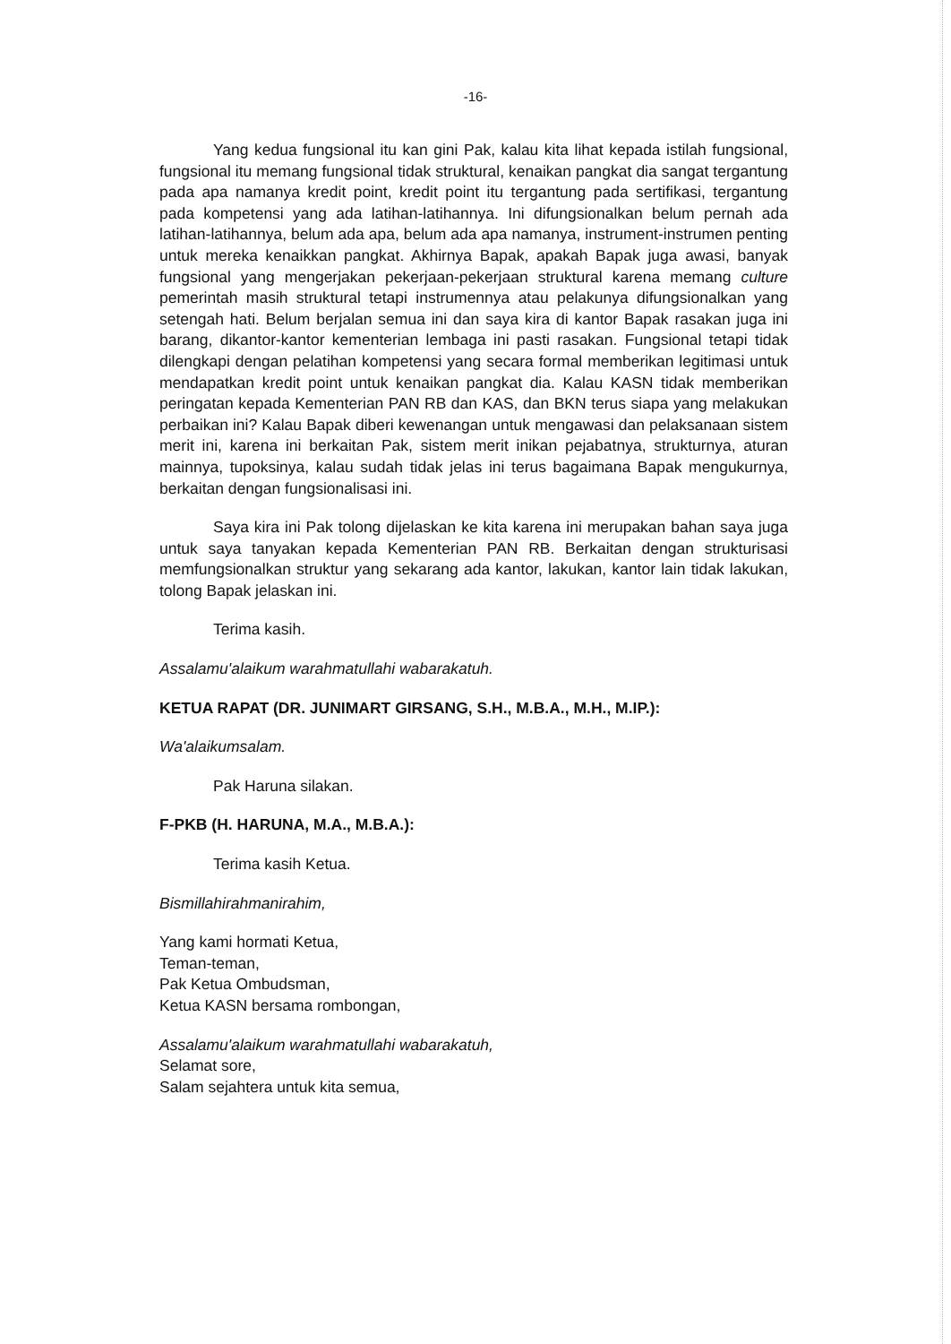-16-
Yang kedua fungsional itu kan gini Pak, kalau kita lihat kepada istilah fungsional, fungsional itu memang fungsional tidak struktural, kenaikan pangkat dia sangat tergantung pada apa namanya kredit point, kredit point itu tergantung pada sertifikasi, tergantung pada kompetensi yang ada latihan-latihannya. Ini difungsionalkan belum pernah ada latihan-latihannya, belum ada apa, belum ada apa namanya, instrument-instrumen penting untuk mereka kenaikkan pangkat. Akhirnya Bapak, apakah Bapak juga awasi, banyak fungsional yang mengerjakan pekerjaan-pekerjaan struktural karena memang culture pemerintah masih struktural tetapi instrumennya atau pelakunya difungsionalkan yang setengah hati. Belum berjalan semua ini dan saya kira di kantor Bapak rasakan juga ini barang, dikantor-kantor kementerian lembaga ini pasti rasakan. Fungsional tetapi tidak dilengkapi dengan pelatihan kompetensi yang secara formal memberikan legitimasi untuk mendapatkan kredit point untuk kenaikan pangkat dia. Kalau KASN tidak memberikan peringatan kepada Kementerian PAN RB dan KAS, dan BKN terus siapa yang melakukan perbaikan ini? Kalau Bapak diberi kewenangan untuk mengawasi dan pelaksanaan sistem merit ini, karena ini berkaitan Pak, sistem merit inikan pejabatnya, strukturnya, aturan mainnya, tupoksinya, kalau sudah tidak jelas ini terus bagaimana Bapak mengukurnya, berkaitan dengan fungsionalisasi ini.
Saya kira ini Pak tolong dijelaskan ke kita karena ini merupakan bahan saya juga untuk saya tanyakan kepada Kementerian PAN RB. Berkaitan dengan strukturisasi memfungsionalkan struktur yang sekarang ada kantor, lakukan, kantor lain tidak lakukan, tolong Bapak jelaskan ini.
Terima kasih.
Assalamu'alaikum warahmatullahi wabarakatuh.
KETUA RAPAT (DR. JUNIMART GIRSANG, S.H., M.B.A., M.H., M.IP.):
Wa'alaikumsalam.
Pak Haruna silakan.
F-PKB (H. HARUNA, M.A., M.B.A.):
Terima kasih Ketua.
Bismillahirahmanirahim,
Yang kami hormati Ketua,
Teman-teman,
Pak Ketua Ombudsman,
Ketua KASN bersama rombongan,
Assalamu'alaikum warahmatullahi wabarakatuh,
Selamat sore,
Salam sejahtera untuk kita semua,